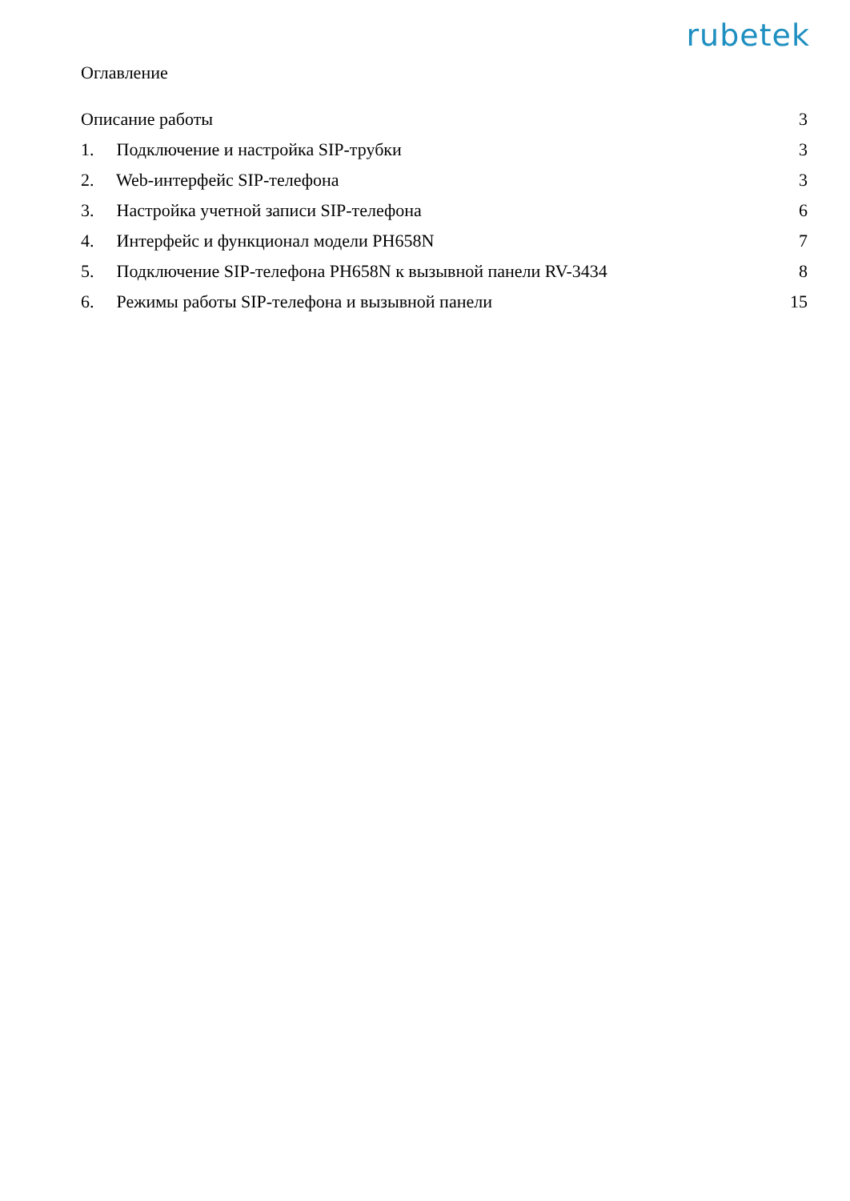rubetek
Оглавление
Описание работы 3
1. Подключение и настройка SIP-трубки 3
2. Web-интерфейс SIP-телефона 3
3. Настройка учетной записи SIP-телефона 6
4. Интерфейс и функционал модели PH658N 7
5. Подключение SIP-телефона PH658N к вызывной панели RV-3434 8
6. Режимы работы SIP-телефона и вызывной панели 15